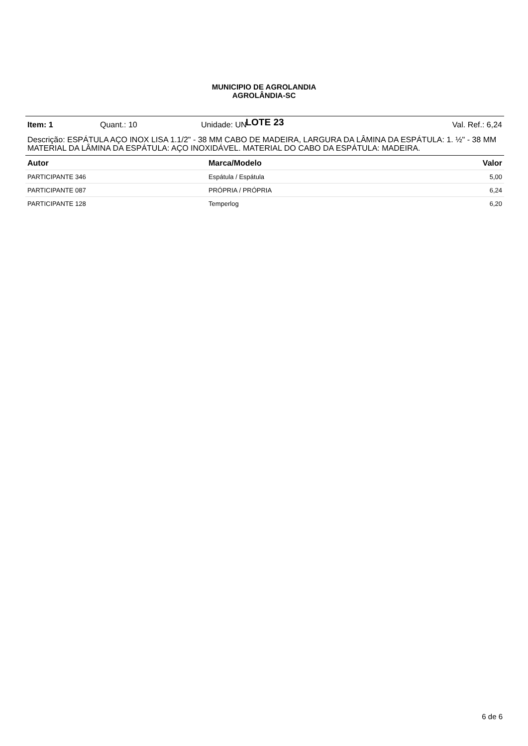MUNICIPIO DE AGROLANDIA
AGROLÂNDIA-SC
LOTE 23
Item: 1 Quant.: 10 Unidade: UN Val. Ref.: 6,24
Descrição: ESPÁTULA AÇO INOX LISA 1.1/2" - 38 MM CABO DE MADEIRA, LARGURA DA LÂMINA DA ESPÁTULA: 1. ½" - 38 MM MATERIAL DA LÂMINA DA ESPÁTULA: AÇO INOXIDÁVEL. MATERIAL DO CABO DA ESPÁTULA: MADEIRA.
| Autor | Marca/Modelo | Valor |
| --- | --- | --- |
| PARTICIPANTE 346 | Espátula / Espátula | 5,00 |
| PARTICIPANTE 087 | PRÓPRIA / PRÓPRIA | 6,24 |
| PARTICIPANTE 128 | Temperlog | 6,20 |
6 de 6